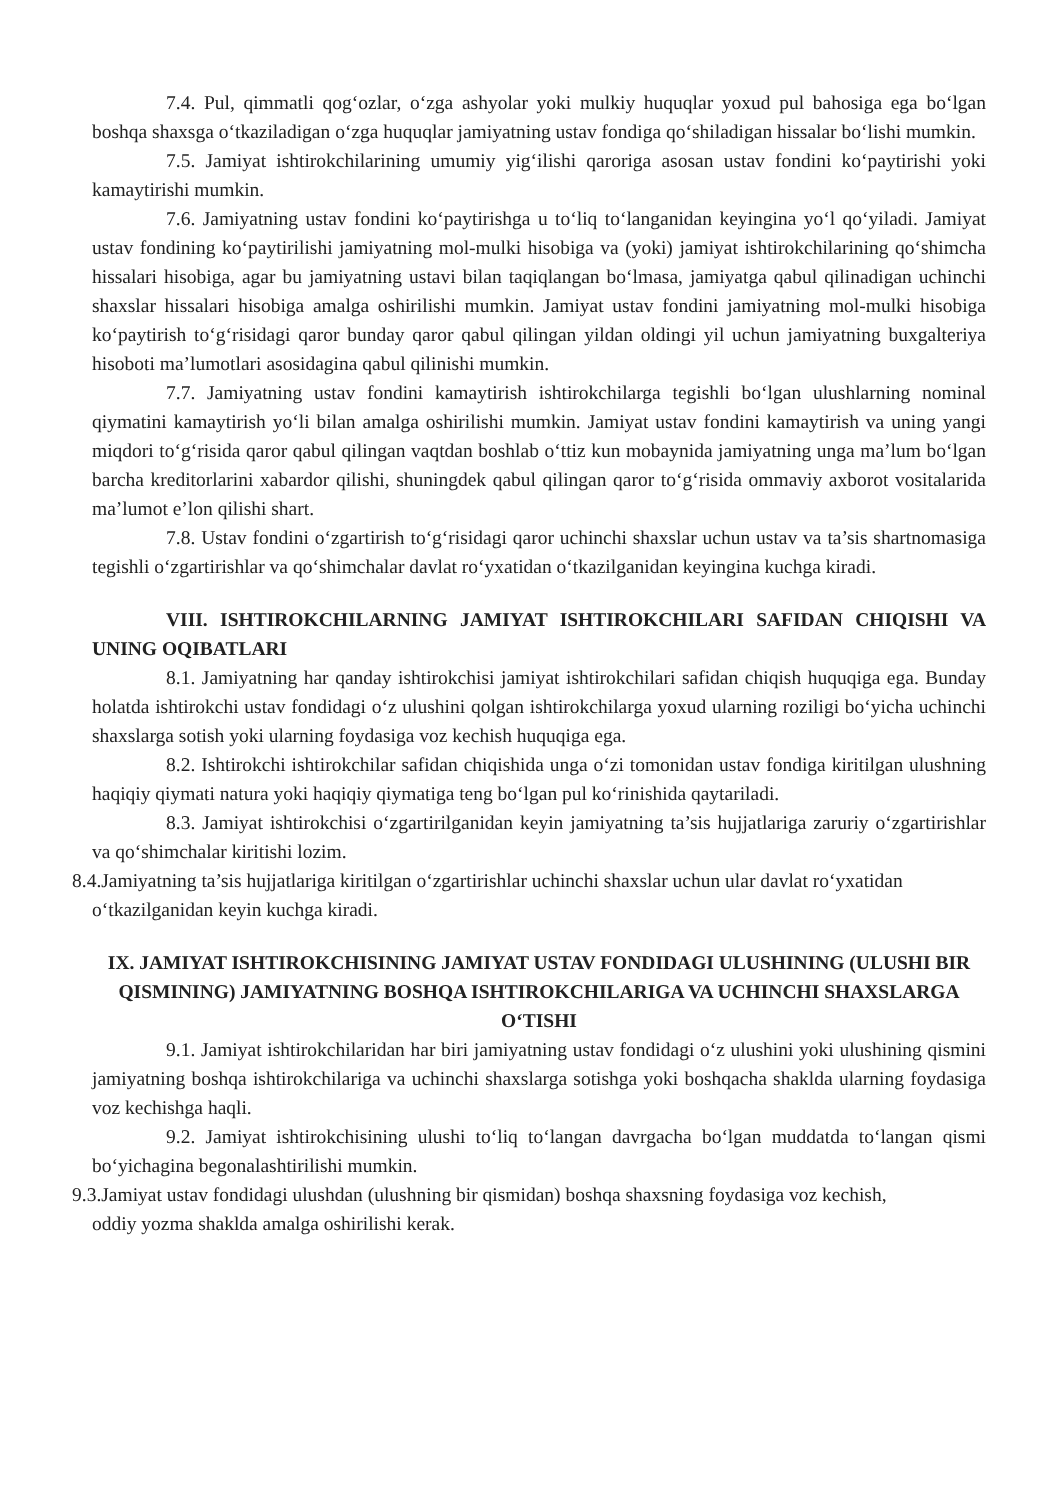7.4. Pul, qimmatli qog‘ozlar, o‘zga ashyolar yoki mulkiy huquqlar yoxud pul bahosiga ega bo‘lgan boshqa shaxsga o‘tkaziladigan o‘zga huquqlar jamiyatning ustav fondiga qo‘shiladigan hissalar bo‘lishi mumkin.
7.5. Jamiyat ishtirokchilarining umumiy yig‘ilishi qaroriga asosan ustav fondini ko‘paytirishi yoki kamaytirishi mumkin.
7.6. Jamiyatning ustav fondini ko‘paytirishga u to‘liq to‘langanidan keyingina yo‘l qo‘yiladi. Jamiyat ustav fondining ko‘paytirilishi jamiyatning mol-mulki hisobiga va (yoki) jamiyat ishtirokchilarining qo‘shimcha hissalari hisobiga, agar bu jamiyatning ustavi bilan taqiqlangan bo‘lmasa, jamiyatga qabul qilinadigan uchinchi shaxslar hissalari hisobiga amalga oshirilishi mumkin. Jamiyat ustav fondini jamiyatning mol-mulki hisobiga ko‘paytirish to‘g‘risidagi qaror bunday qaror qabul qilingan yildan oldingi yil uchun jamiyatning buxgalteriya hisoboti ma’lumotlari asosidagina qabul qilinishi mumkin.
7.7. Jamiyatning ustav fondini kamaytirish ishtirokchilarga tegishli bo‘lgan ulushlarning nominal qiymatini kamaytirish yo‘li bilan amalga oshirilishi mumkin. Jamiyat ustav fondini kamaytirish va uning yangi miqdori to‘g‘risida qaror qabul qilingan vaqtdan boshlab o‘ttiz kun mobaynida jamiyatning unga ma’lum bo‘lgan barcha kreditorlarini xabardor qilishi, shuningdek qabul qilingan qaror to‘g‘risida ommaviy axborot vositalarida ma’lumot e’lon qilishi shart.
7.8. Ustav fondini o‘zgartirish to‘g‘risidagi qaror uchinchi shaxslar uchun ustav va ta’sis shartnomasiga tegishli o‘zgartirishlar va qo‘shimchalar davlat ro‘yxatidan o‘tkazilganidan keyingina kuchga kiradi.
VIII. ISHTIROKCHILARNING JAMIYAT ISHTIROKCHILARI SAFIDAN CHIQISHI VA UNING OQIBATLARI
8.1. Jamiyatning har qanday ishtirokchisi jamiyat ishtirokchilari safidan chiqish huquqiga ega. Bunday holatda ishtirokchi ustav fondidagi o‘z ulushini qolgan ishtirokchilarga yoxud ularning roziligi bo‘yicha uchinchi shaxslarga sotish yoki ularning foydasiga voz kechish huquqiga ega.
8.2. Ishtirokchi ishtirokchilar safidan chiqishida unga o‘zi tomonidan ustav fondiga kiritilgan ulushning haqiqiy qiymati natura yoki haqiqiy qiymatiga teng bo‘lgan pul ko‘rinishida qaytariladi.
8.3. Jamiyat ishtirokchisi o‘zgartirilganidan keyin jamiyatning ta’sis hujjatlariga zaruriy o‘zgartirishlar va qo‘shimchalar kiritishi lozim.
8.4.Jamiyatning ta’sis hujjatlariga kiritilgan o‘zgartirishlar uchinchi shaxslar uchun ular davlat ro‘yxatidan
o‘tkazilganidan keyin kuchga kiradi.
IX. JAMIYAT ISHTIROKCHISINING JAMIYAT USTAV FONDIDAGI ULUSHINING (ULUSHI BIR QISMINING) JAMIYATNING BOSHQA ISHTIROKCHILARIGA VA UCHINCHI SHAXSLARGA O‘TISHI
9.1. Jamiyat ishtirokchilaridan har biri jamiyatning ustav fondidagi o‘z ulushini yoki ulushining qismini jamiyatning boshqa ishtirokchilariga va uchinchi shaxslarga sotishga yoki boshqacha shaklda ularning foydasiga voz kechishga haqli.
9.2. Jamiyat ishtirokchisining ulushi to‘liq to‘langan davrgacha bo‘lgan muddatda to‘langan qismi bo‘yichagina begonalashtirilishi mumkin.
9.3.Jamiyat ustav fondidagi ulushdan (ulushning bir qismidan) boshqa shaxsning foydasiga voz kechish,
oddiy yozma shaklda amalga oshirilishi kerak.